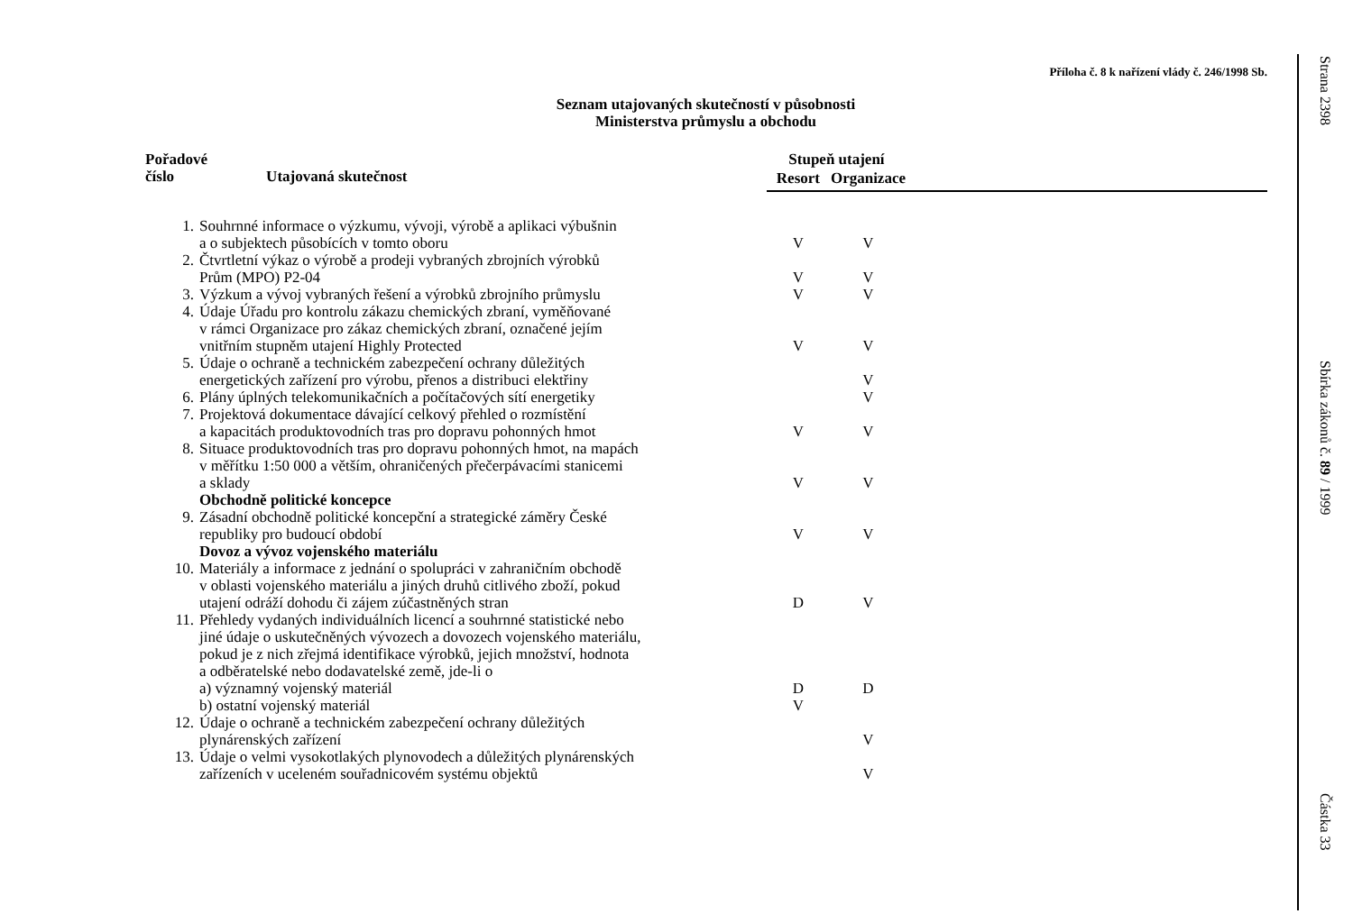Příloha č. 8 k nařízení vlády č. 246/1998 Sb.
Seznam utajovaných skutečností v působnosti
Ministerstva průmyslu a obchodu
| Pořadové číslo Utajovaná skutečnost | | Stupeň utajení | | |
| --- | --- | --- | --- | --- |
| | | Resort | Organizace | |
| 1. | Souhrnné informace o výzkumu, vývoji, výrobě a aplikaci výbušnin a o subjektech působících v tomto oboru | V | V | |
| 2. | Čtvrtletní výkaz o výrobě a prodeji vybraných zbrojních výrobků Prům (MPO) P2-04 | V | V | |
| 3. | Výzkum a vývoj vybraných řešení a výrobků zbrojního průmyslu | V | V | |
| 4. | Údaje Úřadu pro kontrolu zákazu chemických zbraní, vyměňované v rámci Organizace pro zákaz chemických zbraní, označené jejím vnitřním stupněm utajení Highly Protected | V | V | |
| 5. | Údaje o ochraně a technickém zabezpečení ochrany důležitých energetických zařízení pro výrobu, přenos a distribuci elektřiny | | V | |
| 6. | Plány úplných telekomunikačních a počítačových sítí energetiky | | V | |
| 7. | Projektová dokumentace dávající celkový přehled o rozmístění a kapacitách produktovodních tras pro dopravu pohonných hmot | V | V | |
| 8. | Situace produktovodních tras pro dopravu pohonných hmot, na mapách v měřítku 1:50 000 a větším, ohraničených přečerpávacími stanicemi a sklady | V | V | |
| | Obchodně politické koncepce | | | |
| 9. | Zásadní obchodně politické koncepční a strategické záměry České republiky pro budoucí období | V | V | |
| | Dovoz a vývoz vojenského materiálu | | | |
| 10. | Materiály a informace z jednání o spolupráci v zahraničním obchodě v oblasti vojenského materiálu a jiných druhů citlivého zboží, pokud utajení odráží dohodu či zájem zúčastněných stran | D | V | |
| 11. | Přehledy vydaných individuálních licencí a souhrnné statistické nebo jiné údaje o uskutečněných vývozech a dovozech vojenského materiálu, pokud je z nich zřejmá identifikace výrobků, jejich množství, hodnota a odběratelské nebo dodavatelské země, jde-li o | | | |
| | a) významný vojenský materiál | D | D | |
| | b) ostatní vojenský materiál | V | | |
| 12. | Údaje o ochraně a technickém zabezpečení ochrany důležitých plynárenských zařízení | | V | |
| 13. | Údaje o velmi vysokotlakých plynovodech a důležitých plynárenských zařízeních v uceleném souřadnicovém systému objektů | | V | |
Strana 2398
Sbírka zákonů č. 89 / 1999
Částka 33